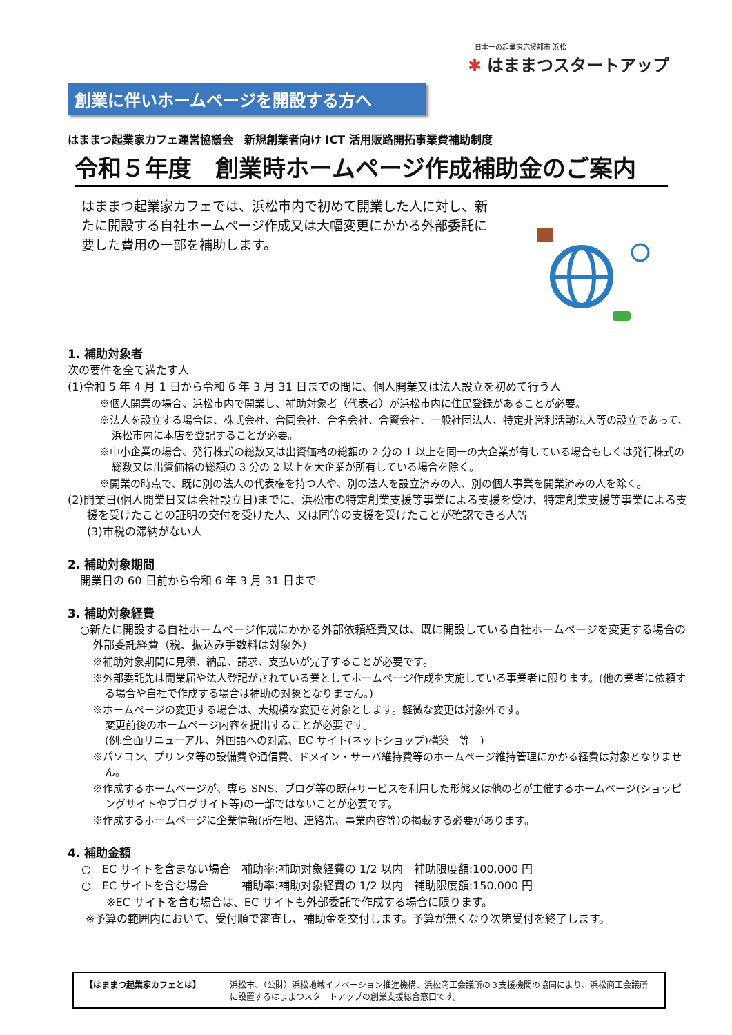日本一の起業家応援都市 浜松
✱ はままつスタートアップ
創業に伴いホームページを開設する方へ
はままつ起業家カフェ運営協議会　新規創業者向け ICT 活用販路開拓事業費補助制度
令和５年度　創業時ホームページ作成補助金のご案内
はままつ起業家カフェでは、浜松市内で初めて開業した人に対し、新たに開設する自社ホームページ作成又は大幅変更にかかる外部委託に要した費用の一部を補助します。
1. 補助対象者
次の要件を全て満たす人
(1)令和 5 年 4 月 1 日から令和 6 年 3 月 31 日までの間に、個人開業又は法人設立を初めて行う人
※個人開業の場合、浜松市内で開業し、補助対象者（代表者）が浜松市内に住民登録があることが必要。
※法人を設立する場合は、株式会社、合同会社、合名会社、合資会社、一般社団法人、特定非営利活動法人等の設立であって、浜松市内に本店を登記することが必要。
※中小企業の場合、発行株式の総数又は出資価格の総額の 2 分の 1 以上を同一の大企業が有している場合もしくは発行株式の総数又は出資価格の総額の 3 分の 2 以上を大企業が所有している場合を除く。
※開業の時点で、既に別の法人の代表権を持つ人や、別の法人を設立済みの人、別の個人事業を開業済みの人を除く。
(2)開業日(個人開業日又は会社設立日)までに、浜松市の特定創業支援等事業による支援を受け、特定創業支援等事業による支援を受けたことの証明の交付を受けた人、又は同等の支援を受けたことが確認できる人等
(3)市税の滞納がない人
2. 補助対象期間
開業日の 60 日前から令和 6 年 3 月 31 日まで
3. 補助対象経費
○新たに開設する自社ホームページ作成にかかる外部依頼経費又は、既に開設している自社ホームページを変更する場合の外部委託経費（税、振込み手数料は対象外）
※補助対象期間に見積、納品、請求、支払いが完了することが必要です。
※外部委託先は開業届や法人登記がされている業としてホームページ作成を実施している事業者に限ります。(他の業者に依頼する場合や自社で作成する場合は補助の対象となりません。)
※ホームページの変更する場合は、大規模な変更を対象とします。軽微な変更は対象外です。
変更前後のホームページ内容を提出することが必要です。
(例:全面リニューアル、外国語への対応、EC サイト(ネットショップ)構築　等　)
※パソコン、プリンタ等の設備費や通信費、ドメイン・サーバ維持費等のホームページ維持管理にかかる経費は対象となりません。
※作成するホームページが、専ら SNS、ブログ等の既存サービスを利用した形態又は他の者が主催するホームページ(ショッピングサイトやブログサイト等)の一部ではないことが必要です。
※作成するホームページに企業情報(所在地、連絡先、事業内容等)の掲載する必要があります。
4. 補助金額
○　EC サイトを含まない場合　補助率:補助対象経費の 1/2 以内　補助限度額:100,000 円
○　EC サイトを含む場合　　　補助率:補助対象経費の 1/2 以内　補助限度額:150,000 円
※EC サイトを含む場合は、EC サイトも外部委託で作成する場合に限ります。
※予算の範囲内において、受付順で審査し、補助金を交付します。予算が無くなり次第受付を終了します。
【はままつ起業家カフェとは】 浜松市、（公財）浜松地域イノベーション推進機構、浜松商工会議所の３支援機関の協同により、浜松商工会議所に設置するはままつスタートアップの創業支援総合窓口です。